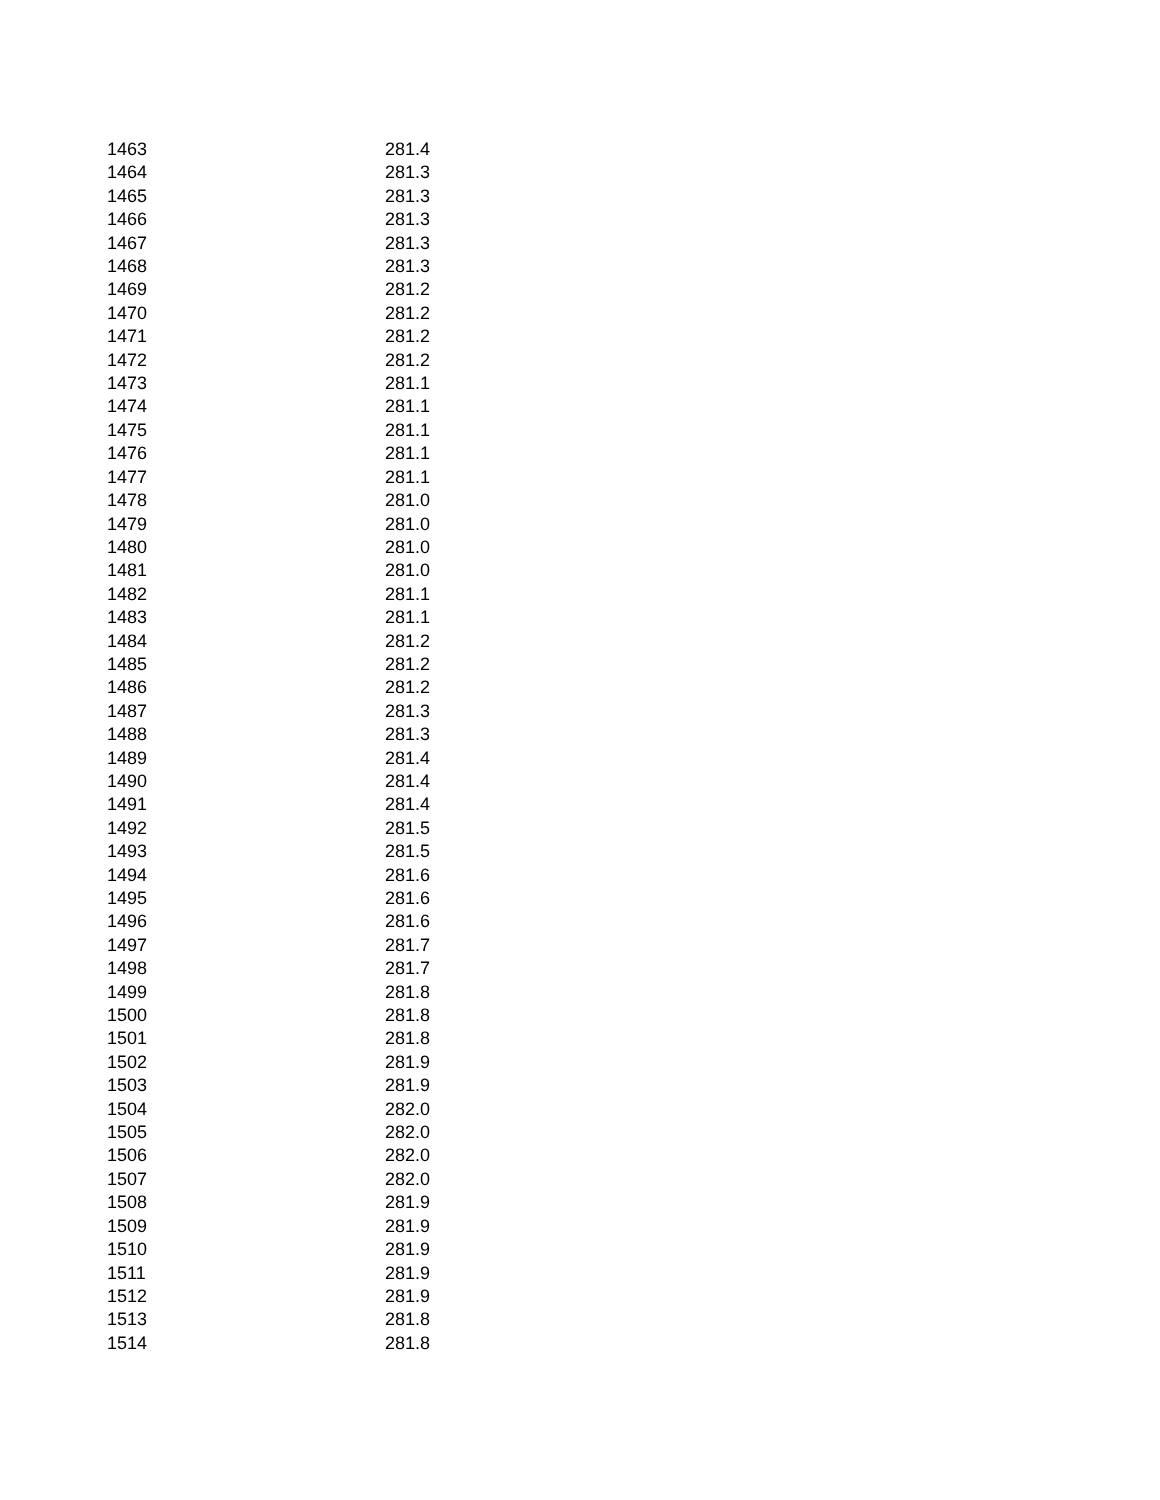| 1463 | 281.4 |
| 1464 | 281.3 |
| 1465 | 281.3 |
| 1466 | 281.3 |
| 1467 | 281.3 |
| 1468 | 281.3 |
| 1469 | 281.2 |
| 1470 | 281.2 |
| 1471 | 281.2 |
| 1472 | 281.2 |
| 1473 | 281.1 |
| 1474 | 281.1 |
| 1475 | 281.1 |
| 1476 | 281.1 |
| 1477 | 281.1 |
| 1478 | 281.0 |
| 1479 | 281.0 |
| 1480 | 281.0 |
| 1481 | 281.0 |
| 1482 | 281.1 |
| 1483 | 281.1 |
| 1484 | 281.2 |
| 1485 | 281.2 |
| 1486 | 281.2 |
| 1487 | 281.3 |
| 1488 | 281.3 |
| 1489 | 281.4 |
| 1490 | 281.4 |
| 1491 | 281.4 |
| 1492 | 281.5 |
| 1493 | 281.5 |
| 1494 | 281.6 |
| 1495 | 281.6 |
| 1496 | 281.6 |
| 1497 | 281.7 |
| 1498 | 281.7 |
| 1499 | 281.8 |
| 1500 | 281.8 |
| 1501 | 281.8 |
| 1502 | 281.9 |
| 1503 | 281.9 |
| 1504 | 282.0 |
| 1505 | 282.0 |
| 1506 | 282.0 |
| 1507 | 282.0 |
| 1508 | 281.9 |
| 1509 | 281.9 |
| 1510 | 281.9 |
| 1511 | 281.9 |
| 1512 | 281.9 |
| 1513 | 281.8 |
| 1514 | 281.8 |